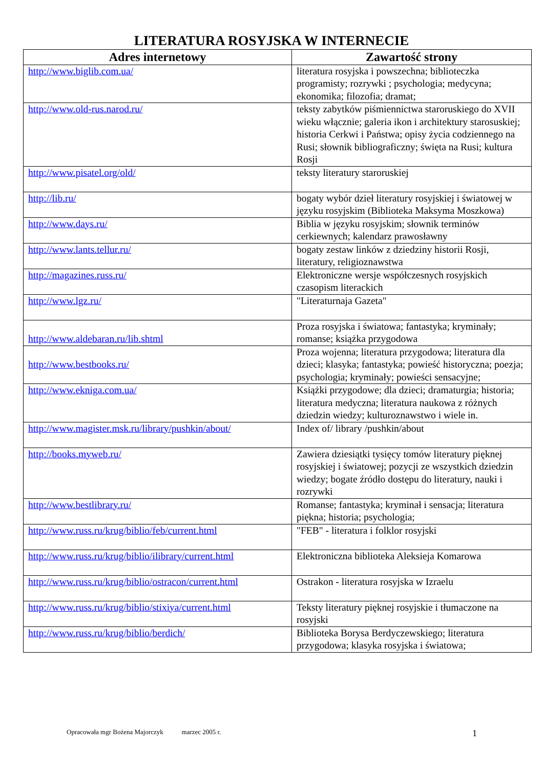LITERATURA ROSYJSKA W INTERNECIE
| Adres internetowy | Zawartość strony |
| --- | --- |
| http://www.biglib.com.ua/ | literatura rosyjska i powszechna; biblioteczka programisty; rozrywki ; psychologia; medycyna; ekonomika; filozofia; dramat; |
| http://www.old-rus.narod.ru/ | teksty zabytków piśmiennictwa staroruskiego do XVII wieku włącznie; galeria ikon i architektury starosuskiej; historia Cerkwi i Państwa; opisy życia codziennego na Rusi; słownik bibliograficzny; święta na Rusi; kultura Rosji |
| http://www.pisatel.org/old/ | teksty literatury staroruskiej |
| http://lib.ru/ | bogaty wybór dzieł literatury rosyjskiej i światowej w języku rosyjskim (Biblioteka Maksyma Moszkowa) |
| http://www.days.ru/ | Biblia w języku rosyjskim; słownik terminów cerkiewnych; kalendarz prawosławny |
| http://www.lants.tellur.ru/ | bogaty zestaw linków z dziedziny historii Rosji, literatury, religioznawstwa |
| http://magazines.russ.ru/ | Elektroniczne wersje współczesnych rosyjskich czasopism literackich |
| http://www.lgz.ru/ | "Literaturnaja Gazeta" |
| http://www.aldebaran.ru/lib.shtml | Proza rosyjska i światowa; fantastyka; kryminały; romanse; książka przygodowa |
| http://www.bestbooks.ru/ | Proza wojenna; literatura przygodowa; literatura dla dzieci; klasyka; fantastyka; powieść historyczna; poezja; psychologia; kryminały; powieści sensacyjne; |
| http://www.ekniga.com.ua/ | Książki przygodowe; dla dzieci; dramaturgia; historia; literatura medyczna; literatura naukowa z różnych dziedzin wiedzy; kulturoznawstwo i wiele in. |
| http://www.magister.msk.ru/library/pushkin/about/ | Index of/ library /pushkin/about |
| http://books.myweb.ru/ | Zawiera dziesiątki tysięcy tomów literatury pięknej rosyjskiej i światowej; pozycji ze wszystkich dziedzin wiedzy; bogate źródło dostępu do literatury, nauki i rozrywki |
| http://www.bestlibrary.ru/ | Romanse; fantastyka; kryminał i sensacja; literatura piękna; historia; psychologia; |
| http://www.russ.ru/krug/biblio/feb/current.html | "FEB" - literatura i folklor rosyjski |
| http://www.russ.ru/krug/biblio/ilibrary/current.html | Elektroniczna biblioteka Aleksieja Komarowa |
| http://www.russ.ru/krug/biblio/ostracon/current.html | Ostrakon - literatura rosyjska w Izraelu |
| http://www.russ.ru/krug/biblio/stixiya/current.html | Teksty literatury pięknej rosyjskie i tłumaczone na rosyjski |
| http://www.russ.ru/krug/biblio/berdich/ | Biblioteka Borysa Berdyczewskiego; literatura przygodowa; klasyka rosyjska i światowa; |
Opracowała mgr Bożena Majorczyk marzec 2005 r.
1